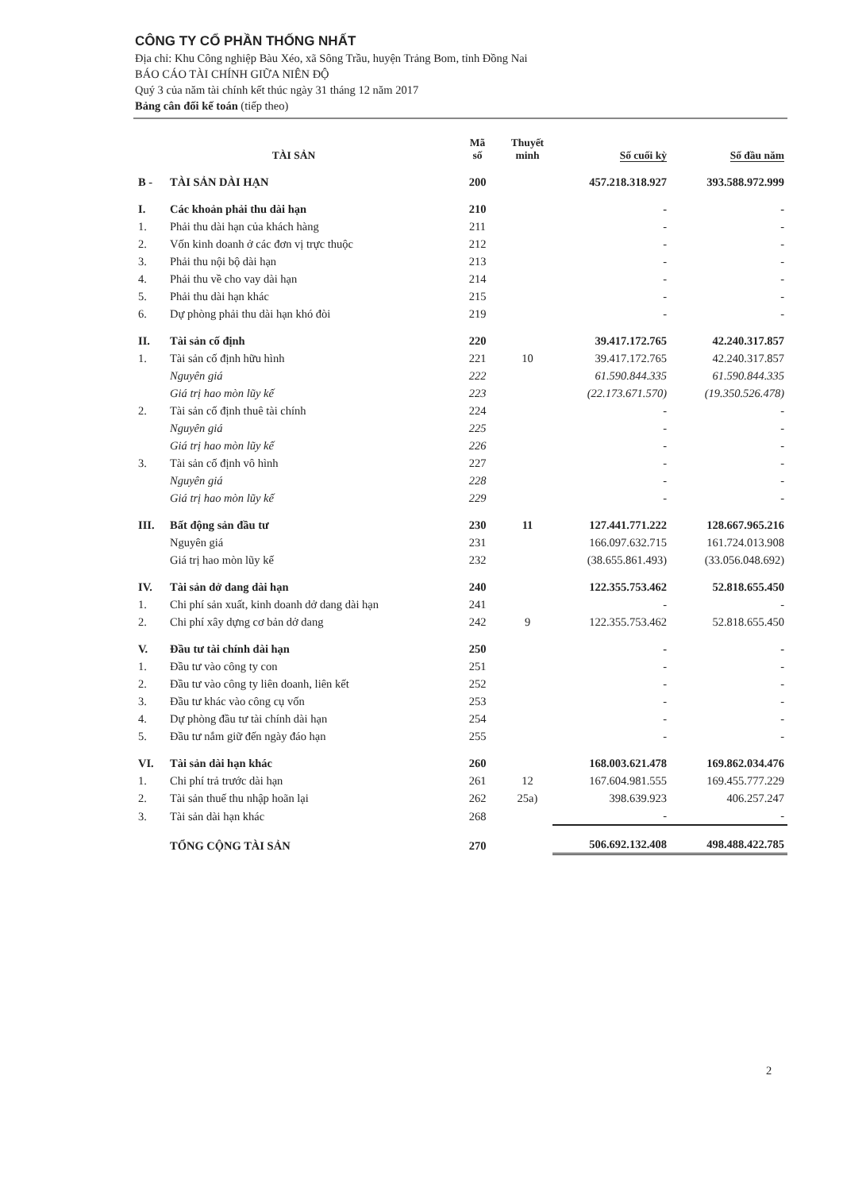CÔNG TY CỔ PHẦN THỐNG NHẤT
Địa chỉ: Khu Công nghiệp Bàu Xéo, xã Sông Trầu, huyện Trảng Bom, tỉnh Đồng Nai
BÁO CÁO TÀI CHÍNH GIỮA NIÊN ĐỘ
Quý 3 của năm tài chính kết thúc ngày 31 tháng 12 năm 2017
Bảng cân đối kế toán (tiếp theo)
| TÀI SẢN | | Mã số | Thuyết minh | Số cuối kỳ | Số đầu năm |
| --- | --- | --- | --- | --- | --- |
| B - | TÀI SẢN DÀI HẠN | 200 | | 457.218.318.927 | 393.588.972.999 |
| I. | Các khoản phải thu dài hạn | 210 | | - | - |
| 1. | Phải thu dài hạn của khách hàng | 211 | | - | - |
| 2. | Vốn kinh doanh ở các đơn vị trực thuộc | 212 | | - | - |
| 3. | Phải thu nội bộ dài hạn | 213 | | - | - |
| 4. | Phải thu về cho vay dài hạn | 214 | | - | - |
| 5. | Phải thu dài hạn khác | 215 | | - | - |
| 6. | Dự phòng phải thu dài hạn khó đòi | 219 | | - | - |
| II. | Tài sản cố định | 220 | | 39.417.172.765 | 42.240.317.857 |
| 1. | Tài sản cố định hữu hình | 221 | 10 | 39.417.172.765 | 42.240.317.857 |
| | Nguyên giá | 222 | | 61.590.844.335 | 61.590.844.335 |
| | Giá trị hao mòn lũy kế | 223 | | (22.173.671.570) | (19.350.526.478) |
| 2. | Tài sản cố định thuê tài chính | 224 | | - | - |
| | Nguyên giá | 225 | | - | - |
| | Giá trị hao mòn lũy kế | 226 | | - | - |
| 3. | Tài sản cố định vô hình | 227 | | - | - |
| | Nguyên giá | 228 | | - | - |
| | Giá trị hao mòn lũy kế | 229 | | - | - |
| III. | Bất động sản đầu tư | 230 | 11 | 127.441.771.222 | 128.667.965.216 |
| | Nguyên giá | 231 | | 166.097.632.715 | 161.724.013.908 |
| | Giá trị hao mòn lũy kế | 232 | | (38.655.861.493) | (33.056.048.692) |
| IV. | Tài sản dở dang dài hạn | 240 | | 122.355.753.462 | 52.818.655.450 |
| 1. | Chi phí sản xuất, kinh doanh dở dang dài hạn | 241 | | - | - |
| 2. | Chi phí xây dựng cơ bản dở dang | 242 | 9 | 122.355.753.462 | 52.818.655.450 |
| V. | Đầu tư tài chính dài hạn | 250 | | - | - |
| 1. | Đầu tư vào công ty con | 251 | | - | - |
| 2. | Đầu tư vào công ty liên doanh, liên kết | 252 | | - | - |
| 3. | Đầu tư khác vào công cụ vốn | 253 | | - | - |
| 4. | Dự phòng đầu tư tài chính dài hạn | 254 | | - | - |
| 5. | Đầu tư nắm giữ đến ngày đáo hạn | 255 | | - | - |
| VI. | Tài sản dài hạn khác | 260 | | 168.003.621.478 | 169.862.034.476 |
| 1. | Chi phí trả trước dài hạn | 261 | 12 | 167.604.981.555 | 169.455.777.229 |
| 2. | Tài sản thuế thu nhập hoãn lại | 262 | 25a) | 398.639.923 | 406.257.247 |
| 3. | Tài sản dài hạn khác | 268 | | - | - |
| | TỔNG CỘNG TÀI SẢN | 270 | | 506.692.132.408 | 498.488.422.785 |
2